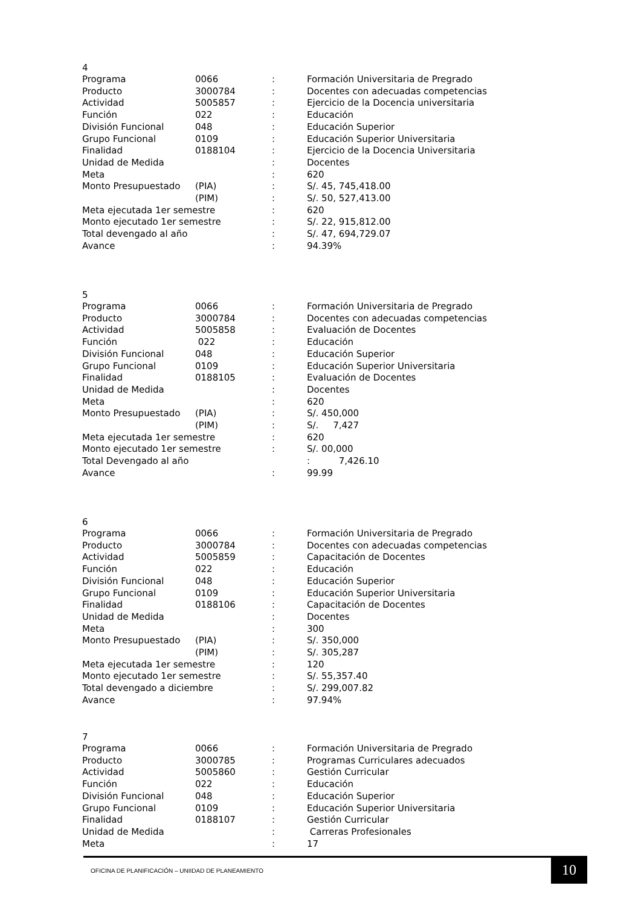4
| Programa | 0066 | : | Formación Universitaria de Pregrado |
| Producto | 3000784 | : | Docentes con adecuadas competencias |
| Actividad | 5005857 | : | Ejercicio de la Docencia universitaria |
| Función | 022 | : | Educación |
| División Funcional | 048 | : | Educación Superior |
| Grupo Funcional | 0109 | : | Educación Superior Universitaria |
| Finalidad | 0188104 | : | Ejercicio de la Docencia Universitaria |
| Unidad de Medida | | : | Docentes |
| Meta | | : | 620 |
| Monto Presupuestado | (PIA) | : | S/. 45, 745,418.00 |
| | (PIM) | : | S/. 50, 527,413.00 |
| Meta ejecutada 1er semestre | | : | 620 |
| Monto ejecutado 1er semestre | | : | S/. 22, 915,812.00 |
| Total devengado al año | | : | S/. 47, 694,729.07 |
| Avance | | : | 94.39% |
5
| Programa | 0066 | : | Formación Universitaria de Pregrado |
| Producto | 3000784 | : | Docentes con adecuadas competencias |
| Actividad | 5005858 | : | Evaluación de Docentes |
| Función | 022 | : | Educación |
| División Funcional | 048 | : | Educación Superior |
| Grupo Funcional | 0109 | : | Educación Superior Universitaria |
| Finalidad | 0188105 | : | Evaluación de Docentes |
| Unidad de Medida | | : | Docentes |
| Meta | | : | 620 |
| Monto Presupuestado | (PIA) | : | S/. 450,000 |
| | (PIM) | : | S/. 7,427 |
| Meta ejecutada 1er semestre | | : | 620 |
| Monto ejecutado 1er semestre | | : | S/. 00,000 |
| Total Devengado al año | | | : 7,426.10 |
| Avance | | : | 99.99 |
6
| Programa | 0066 | : | Formación Universitaria de Pregrado |
| Producto | 3000784 | : | Docentes con adecuadas competencias |
| Actividad | 5005859 | : | Capacitación de Docentes |
| Función | 022 | : | Educación |
| División Funcional | 048 | : | Educación Superior |
| Grupo Funcional | 0109 | : | Educación Superior Universitaria |
| Finalidad | 0188106 | : | Capacitación de Docentes |
| Unidad de Medida | | : | Docentes |
| Meta | | : | 300 |
| Monto Presupuestado | (PIA) | : | S/. 350,000 |
| | (PIM) | : | S/. 305,287 |
| Meta ejecutada 1er semestre | | : | 120 |
| Monto ejecutado 1er semestre | | : | S/. 55,357.40 |
| Total devengado a diciembre | | : | S/. 299,007.82 |
| Avance | | : | 97.94% |
7
| Programa | 0066 | : | Formación Universitaria de Pregrado |
| Producto | 3000785 | : | Programas Curriculares adecuados |
| Actividad | 5005860 | : | Gestión Curricular |
| Función | 022 | : | Educación |
| División Funcional | 048 | : | Educación Superior |
| Grupo Funcional | 0109 | : | Educación Superior Universitaria |
| Finalidad | 0188107 | : | Gestión Curricular |
| Unidad de Medida | | : | Carreras Profesionales |
| Meta | | : | 17 |
OFICINA DE PLANIFICACIÓN – UNIIDAD DE PLANEAMIENTO
10